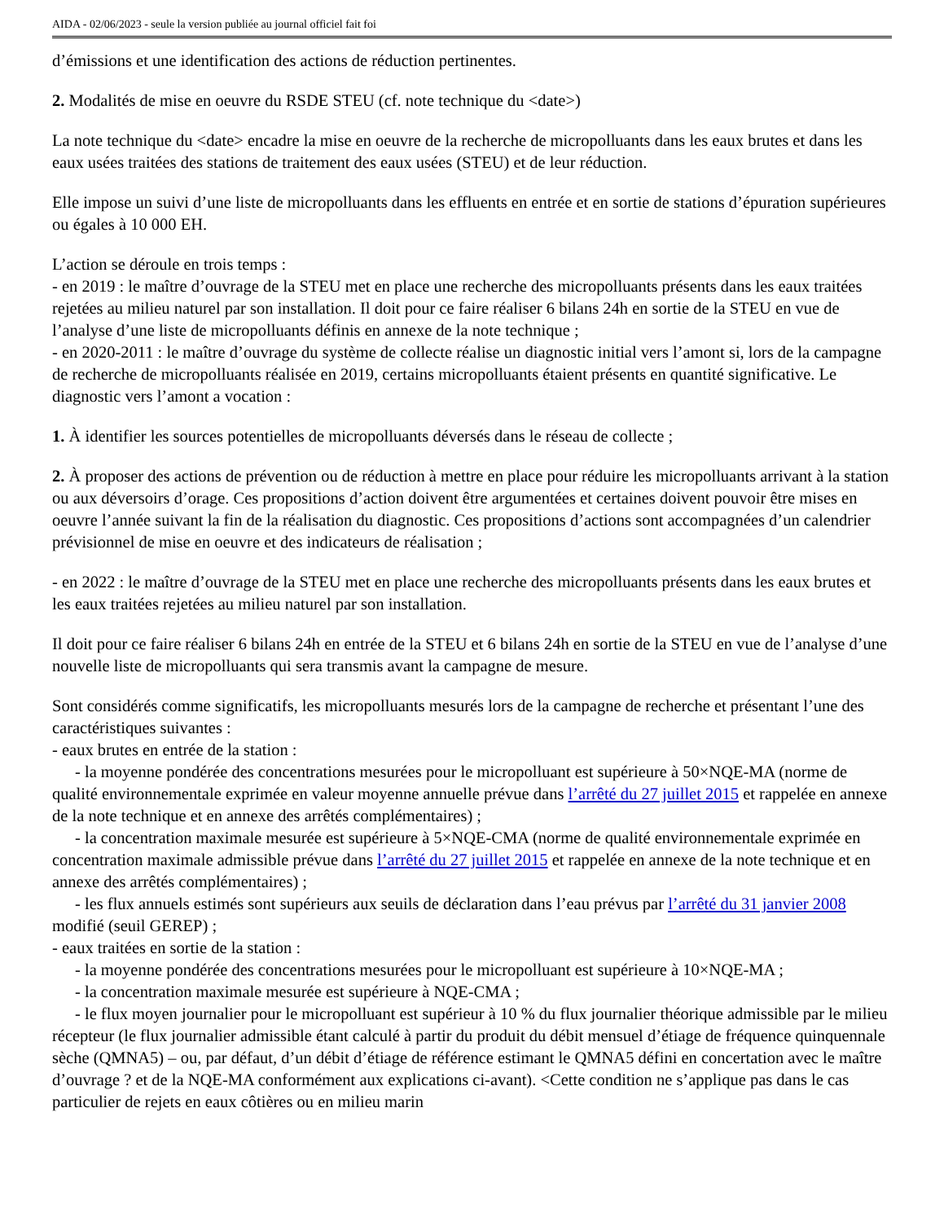AIDA - 02/06/2023 - seule la version publiée au journal officiel fait foi
d’émissions et une identification des actions de réduction pertinentes.
2. Modalités de mise en oeuvre du RSDE STEU (cf. note technique du <date>)
La note technique du <date> encadre la mise en oeuvre de la recherche de micropolluants dans les eaux brutes et dans les eaux usées traitées des stations de traitement des eaux usées (STEU) et de leur réduction.
Elle impose un suivi d’une liste de micropolluants dans les effluents en entrée et en sortie de stations d’épuration supérieures ou égales à 10 000 EH.
L’action se déroule en trois temps :
- en 2019 : le maître d’ouvrage de la STEU met en place une recherche des micropolluants présents dans les eaux traitées rejetées au milieu naturel par son installation. Il doit pour ce faire réaliser 6 bilans 24h en sortie de la STEU en vue de l’analyse d’une liste de micropolluants définis en annexe de la note technique ;
- en 2020-2011 : le maître d’ouvrage du système de collecte réalise un diagnostic initial vers l’amont si, lors de la campagne de recherche de micropolluants réalisée en 2019, certains micropolluants étaient présents en quantité significative. Le diagnostic vers l’amont a vocation :
1. À identifier les sources potentielles de micropolluants déversés dans le réseau de collecte ;
2. À proposer des actions de prévention ou de réduction à mettre en place pour réduire les micropolluants arrivant à la station ou aux déversoirs d’orage. Ces propositions d’action doivent être argumentées et certaines doivent pouvoir être mises en oeuvre l’année suivant la fin de la réalisation du diagnostic. Ces propositions d’actions sont accompagnées d’un calendrier prévisionnel de mise en oeuvre et des indicateurs de réalisation ;
- en 2022 : le maître d’ouvrage de la STEU met en place une recherche des micropolluants présents dans les eaux brutes et les eaux traitées rejetées au milieu naturel par son installation.
Il doit pour ce faire réaliser 6 bilans 24h en entrée de la STEU et 6 bilans 24h en sortie de la STEU en vue de l’analyse d’une nouvelle liste de micropolluants qui sera transmis avant la campagne de mesure.
Sont considérés comme significatifs, les micropolluants mesurés lors de la campagne de recherche et présentant l’une des caractéristiques suivantes :
- eaux brutes en entrée de la station :
- la moyenne pondérée des concentrations mesurées pour le micropolluant est supérieure à 50×NQE-MA (norme de qualité environnementale exprimée en valeur moyenne annuelle prévue dans l’arrêté du 27 juillet 2015 et rappelée en annexe de la note technique et en annexe des arrêtés complémentaires) ;
- la concentration maximale mesurée est supérieure à 5×NQE-CMA (norme de qualité environnementale exprimée en concentration maximale admissible prévue dans l’arrêté du 27 juillet 2015 et rappelée en annexe de la note technique et en annexe des arrêtés complémentaires) ;
- les flux annuels estimés sont supérieurs aux seuils de déclaration dans l’eau prévus par l’arrêté du 31 janvier 2008 modifié (seuil GEREP) ;
- eaux traitées en sortie de la station :
- la moyenne pondérée des concentrations mesurées pour le micropolluant est supérieure à 10×NQE-MA ;
- la concentration maximale mesurée est supérieure à NQE-CMA ;
- le flux moyen journalier pour le micropolluant est supérieur à 10 % du flux journalier théorique admissible par le milieu récepteur (le flux journalier admissible étant calculé à partir du produit du débit mensuel d’étiage de fréquence quinquennale sèche (QMNA5) – ou, par défaut, d’un débit d’étiage de référence estimant le QMNA5 défini en concertation avec le maître d’ouvrage ? et de la NQE-MA conformément aux explications ci-avant). <Cette condition ne s’applique pas dans le cas particulier de rejets en eaux côtières ou en milieu marin